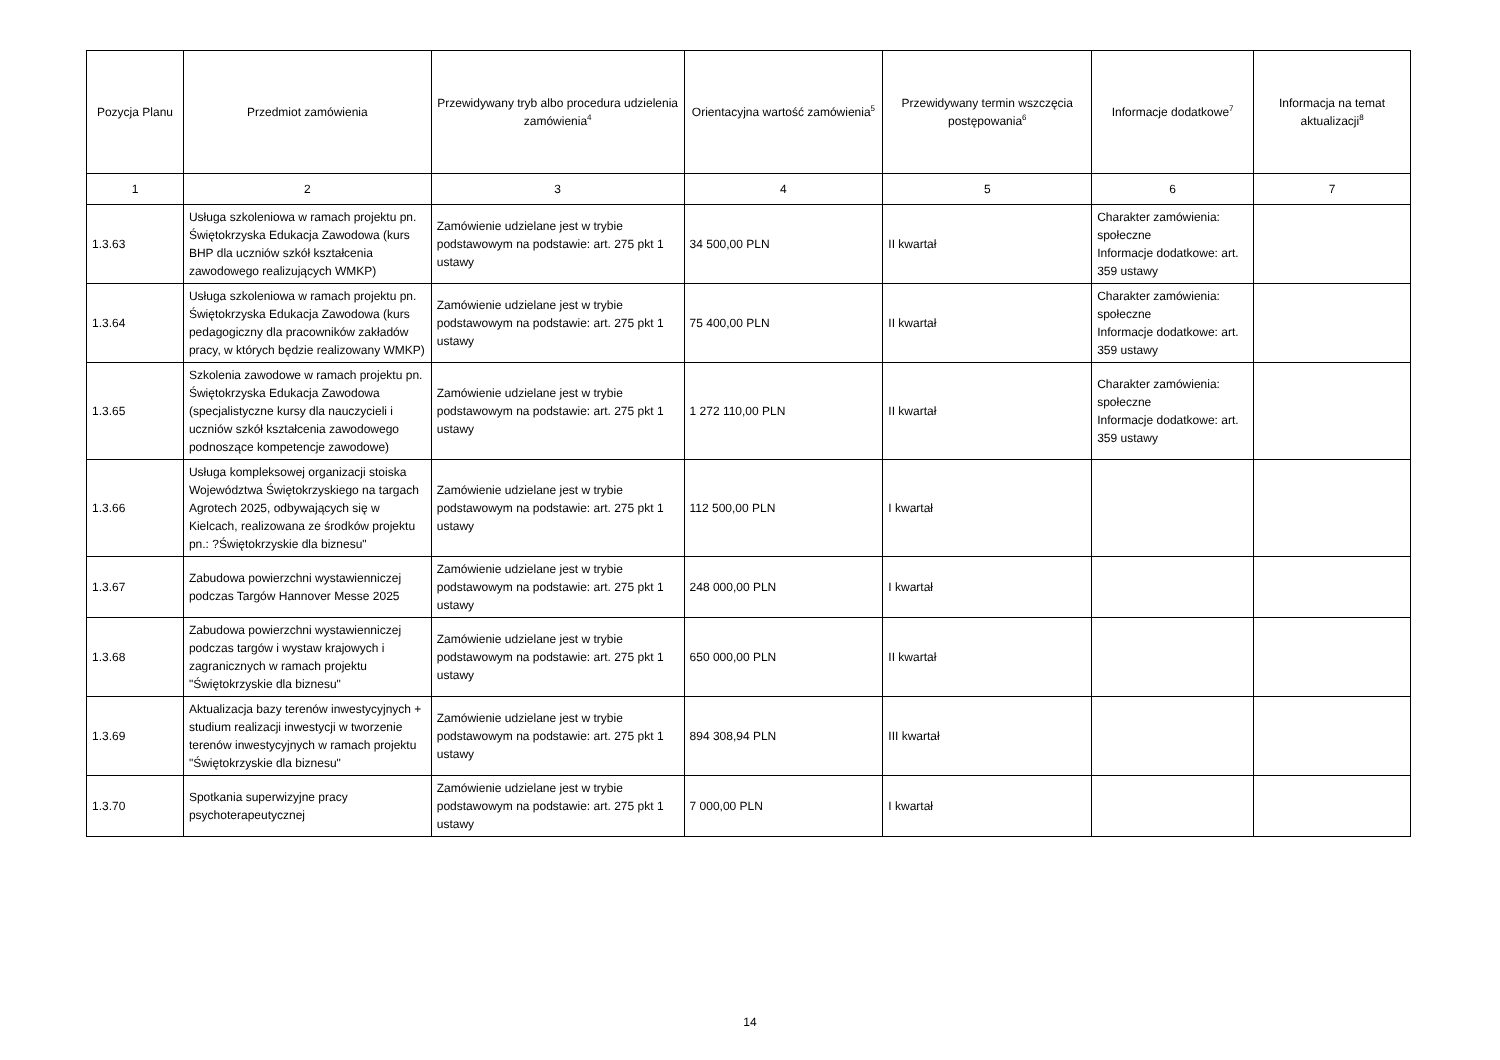| Pozycja Planu | Przedmiot zamówienia | Przewidywany tryb albo procedura udzielenia zamówienia<sup>4</sup> | Orientacyjna wartość zamówienia<sup>5</sup> | Przewidywany termin wszczęcia postępowania<sup>6</sup> | Informacje dodatkowe<sup>7</sup> | Informacja na temat aktualizacji<sup>8</sup> |
| --- | --- | --- | --- | --- | --- | --- |
| 1 | 2 | 3 | 4 | 5 | 6 | 7 |
| 1.3.63 | Usługa szkoleniowa w ramach projektu pn. Świętokrzyska Edukacja Zawodowa (kurs BHP dla uczniów szkół kształcenia zawodowego realizujących WMKP) | Zamówienie udzielane jest w trybie podstawowym na podstawie: art. 275 pkt 1 ustawy | 34 500,00 PLN | II kwartał | Charakter zamówienia: społeczne Informacje dodatkowe: art. 359 ustawy | |
| 1.3.64 | Usługa szkoleniowa w ramach projektu pn. Świętokrzyska Edukacja Zawodowa (kurs pedagogiczny dla pracowników zakładów pracy, w których będzie realizowany WMKP) | Zamówienie udzielane jest w trybie podstawowym na podstawie: art. 275 pkt 1 ustawy | 75 400,00 PLN | II kwartał | Charakter zamówienia: społeczne Informacje dodatkowe: art. 359 ustawy | |
| 1.3.65 | Szkolenia zawodowe w ramach projektu pn. Świętokrzyska Edukacja Zawodowa (specjalistyczne kursy dla nauczycieli i uczniów szkół kształcenia zawodowego podnoszące kompetencje zawodowe) | Zamówienie udzielane jest w trybie podstawowym na podstawie: art. 275 pkt 1 ustawy | 1 272 110,00 PLN | II kwartał | Charakter zamówienia: społeczne Informacje dodatkowe: art. 359 ustawy | |
| 1.3.66 | Usługa kompleksowej organizacji stoiska Województwa Świętokrzyskiego na targach Agrotech 2025, odbywających się w Kielcach, realizowana ze środków projektu pn.: ?Świętokrzyskie dla biznesu" | Zamówienie udzielane jest w trybie podstawowym na podstawie: art. 275 pkt 1 ustawy | 112 500,00 PLN | I kwartał | | |
| 1.3.67 | Zabudowa powierzchni wystawienniczej podczas Targów Hannover Messe 2025 | Zamówienie udzielane jest w trybie podstawowym na podstawie: art. 275 pkt 1 ustawy | 248 000,00 PLN | I kwartał | | |
| 1.3.68 | Zabudowa powierzchni wystawienniczej podczas targów i wystaw krajowych i zagranicznych w ramach projektu "Świętokrzyskie dla biznesu" | Zamówienie udzielane jest w trybie podstawowym na podstawie: art. 275 pkt 1 ustawy | 650 000,00 PLN | II kwartał | | |
| 1.3.69 | Aktualizacja bazy terenów inwestycyjnych + studium realizacji inwestycji w tworzenie terenów inwestycyjnych w ramach projektu "Świętokrzyskie dla biznesu" | Zamówienie udzielane jest w trybie podstawowym na podstawie: art. 275 pkt 1 ustawy | 894 308,94 PLN | III kwartał | | |
| 1.3.70 | Spotkania superwizyjne pracy psychoterapeutycznej | Zamówienie udzielane jest w trybie podstawowym na podstawie: art. 275 pkt 1 ustawy | 7 000,00 PLN | I kwartał | | |
14